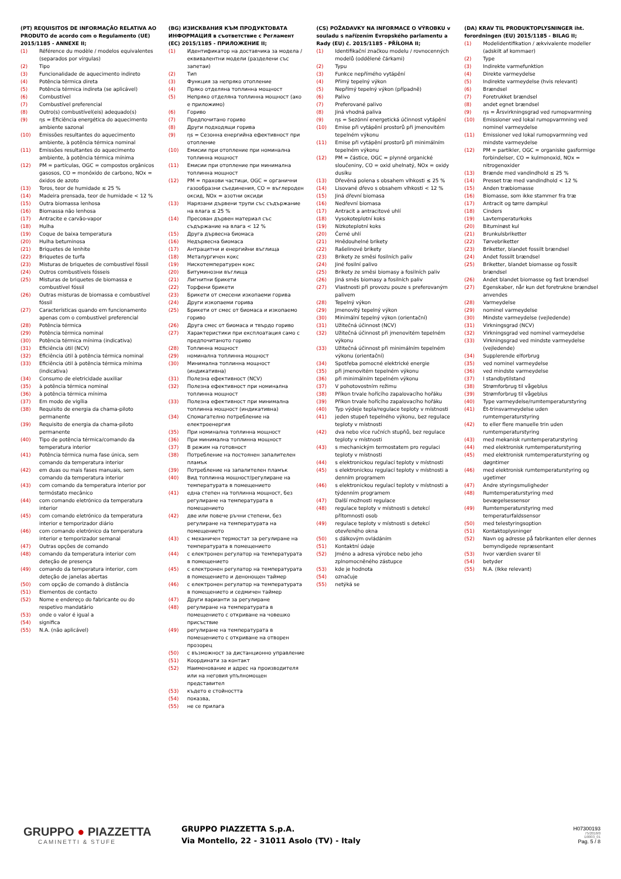(PT) REQUISITOS DE INFORMAÇÃO RELATIVA AO PRODUTO de acordo com o Regulamento (UE) 2015/1185 - ANNEXE II;
(1) Référence du modèle / modelos equivalentes (separados por vírgulas)
(2) Tipo
(3) Funcionalidade de aquecimento indireto
(4) Potência térmica direta
(5) Potência térmica indireta (se aplicável)
(6) Combustível
(7) Combustível preferencial
(8) Outro(s) combustível(eis) adequado(s)
(9) ηs = Eficiência energética do aquecimento ambiente sazonal
(10) Emissões resultantes do aquecimento ambiente, à potência térmica nominal
(11) Emissões resultantes do aquecimento ambiente, à potência térmica mínima
(12) PM = partículas, OGC = compostos orgânicos gasosos, CO = monóxido de carbono, NOx = óxidos de azoto
(13) Toros, teor de humidade ≤ 25 %
(14) Madeira prensada, teor de humidade < 12 %
(15) Outra biomassa lenhosa
(16) Biomassa não lenhosa
(17) Antracite e carvão-vapor
(18) Hulha
(19) Coque de baixa temperatura
(20) Hulha betuminosa
(21) Briquetes de lenhite
(22) Briquetes de turfa
(23) Misturas de briquetes de combustível fóssil
(24) Outros combustíveis fósseis
(25) Misturas de briquetes de biomassa e combustível fóssil
(26) Outras misturas de biomassa e combustível fóssil
(27) Características quando em funcionamento apenas com o combustível preferencial
(28) Potência térmica
(29) Potência térmica nominal
(30) Potência térmica mínima (indicativa)
(31) Eficiência útil (NCV)
(32) Eficiência útil à potência térmica nominal
(33) Eficiência útil à potência térmica mínima (indicativa)
(34) Consumo de eletricidade auxiliar
(35) à potência térmica nominal
(36) à potência térmica mínima
(37) Em modo de vigília
(38) Requisito de energia da chama-piloto permanente
(39) Requisito de energia da chama-piloto permanente
(40) Tipo de potência térmica/comando da temperatura interior
(41) Potência térmica numa fase única, sem comando da temperatura interior
(42) em duas ou mais fases manuais, sem comando da temperatura interior
(43) com comando da temperatura interior por termóstato mecânico
(44) com comando eletrónico da temperatura interior
(45) com comando eletrónico da temperatura interior e temporizador diário
(46) com comando eletrónico da temperatura interior e temporizador semanal
(47) Outras opções de comando
(48) comando da temperatura interior com deteção de presença
(49) comando da temperatura interior, com deteção de janelas abertas
(50) com opção de comando à distância
(51) Elementos de contacto
(52) Nome e endereço do fabricante ou do respetivo mandatário
(53) onde o valor é igual a
(54) significa
(55) N.A. (não aplicável)
(BG) ИЗИСКВАНИЯ КЪМ ПРОДУКТОВАТА ИНФОРМАЦИЯ в съответствие с Регламент (ЕС) 2015/1185 - ПРИЛОЖЕНИЕ II;
(1) Идентификатор на доставчика за модела / еквивалентни модели (разделени със запетаи)
(2) Тип
(3) Функция за непряко отопление
(4) Пряко отделяна топлинна мощност
(5) Непряко отделяна топлинна мощност (ако е приложимо)
(6) Гориво
(7) Предпочитано гориво
(8) Други подходящи горива
(9) ηs = Сезонна енергийна ефективност при отопление
(10) Емисии при отопление при номинална топлинна мощност
(11) Емисии при отопление при минимална топлинна мощност
(12) PM = прахови частици, OGC = органични газообразни съединения, CO = въглероден оксид, NOx = азотни оксиди
(13) Нарязани дървени трупи със съдържание на влага ≤ 25 %
(14) Пресован дървен материал със съдържание на влага < 12 %
(15) Друга дървесна биомаса
(16) Недървесна биомаса
(17) Антрацитни и енергийни въглища
(18) Металургичен кокс
(19) Нискотемпературен кокс
(20) Битуминозни въглища
(21) Лигнитни брикети
(22) Торфени брикети
(23) Брикети от смесени изкопаеми горива
(24) Други изкопаеми горива
(25) Брикети от смес от биомаса и изкопаемо гориво
(26) Друга смес от биомаса и твърдо гориво
(27) Характеристики при експлоатация само с предпочитаното гориво
(28) Топлинна мощност
(29) номинална топлинна мощност
(30) Минимална топлинна мощност (индикативна)
(31) Полезна ефективност (NCV)
(32) Полезна ефективност при номинална топлинна мощност
(33) Полезна ефективност при минимална топлинна мощност (индикативна)
(34) Спомагателно потребление на електроенергия
(35) При номинална топлинна мощност
(36) При минимална топлинна мощност
(37) В режим на готовност
(38) Потребление на постоянен запалителен пламък
(39) Потребление на запалителен пламък
(40) Вид топлинна мощност/регулиране на температурата в помещението
(41) една степен на топлинна мощност, без регулиране на температурата в помещението
(42) две или повече ръчни степени, без регулиране на температурата на помещението
(43) с механичен термостат за регулиране на температурата в помещението
(44) с електронен регулатор на температурата в помещението
(45) с електронен регулатор на температурата в помещението и денонощен таймер
(46) с електронен регулатор на температурата в помещението и седмичен таймер
(47) Други варианти за регулиране
(48) регулиране на температурата в помещението с откриване на човешко присъствие
(49) регулиране на температурата в помещението с откриване на отворен прозорец
(50) с възможност за дистанционно управление
(51) Координати за контакт
(52) Наименование и адрес на производителя или на неговия упълномощен представител
(53) където е стойността
(54) показва,
(55) не се прилага
(CS) POŽADAVKY NA INFORMACE O VÝROBKU v souladu s nařízením Evropského parlamentu a Rady (EU) č. 2015/1185 - PŘÍLOHA II;
(1) Identifikační značkou modelu / rovnocenných modelů (oddělené čárkami)
(2) Typu
(3) Funkce nepřímého vytápění
(4) Přímý tepelný výkon
(5) Nepřímý tepelný výkon (případně)
(6) Palivo
(7) Preferované palivo
(8) Jiná vhodná paliva
(9) ηs = Sezónní energetická účinnost vytápění
(10) Emise při vytápění prostorů při jmenovitém tepelném výkonu
(11) Emise při vytápění prostorů při minimálním tepelném výkonu
(12) PM = částice, OGC = plynné organické sloučeniny, CO = oxid uhelnatý, NOx = oxidy dusíku
(13) Dřevěná polena s obsahem vlhkosti ≤ 25 %
(14) Lisované dřevo s obsahem vlhkosti < 12 %
(15) Jiná dřevní biomasa
(16) Nedřevní biomasa
(17) Antracit a antracitové uhlí
(18) Vysokoteplotní koks
(19) Nízkoteplotní koks
(20) Černé uhlí
(21) Hnědouhelné brikety
(22) Rašelinové brikety
(23) Brikety ze směsi fosilních paliv
(24) Jiné fosilní palivo
(25) Brikety ze směsi biomasy a fosilních paliv
(26) Jiná směs biomasy a fosilních paliv
(27) Vlastnosti při provozu pouze s preferovaným palivem
(28) Tepelný výkon
(29) Jmenovitý tepelný výkon
(30) Minimální tepelný výkon (orientační)
(31) Užitečná účinnost (NCV)
(32) Užitečná účinnost při jmenovitém tepelném výkonu
(33) Užitečná účinnost při minimálním tepelném výkonu (orientační)
(34) Spotřeba pomocné elektrické energie
(35) při jmenovitém tepelném výkonu
(36) při minimálním tepelném výkonu
(37) V pohotovostním režimu
(38) Příkon trvale hořícího zapalovacího hořáku
(39) Příkon trvale hořícího zapalovacího hořáku
(40) Typ výdeje tepla/regulace teploty v místnosti
(41) jeden stupeň tepelného výkonu, bez regulace teploty v místnosti
(42) dva nebo více ručních stupňů, bez regulace teploty v místnosti
(43) s mechanickým termostatem pro regulaci teploty v místnosti
(44) s elektronickou regulací teploty v místnosti
(45) s elektronickou regulací teploty v místnosti a denním programem
(46) s elektronickou regulací teploty v místnosti a týdenním programem
(47) Další možnosti regulace
(48) regulace teploty v místnosti s detekcí přítomnosti osob
(49) regulace teploty v místnosti s detekcí otevřeného okna
(50) s dálkovým ovládáním
(51) Kontaktní údaje
(52) Jméno a adresa výrobce nebo jeho zplnomocněného zástupce
(53) kde je hodnota
(54) označuje
(55) netýká se
(DA) KRAV TIL PRODUKTOPLYSNINGER iht. forordningen (EU) 2015/1185 - BILAG II;
(1) Modelidentifikation / ækvivalente modeller (adskilt af kommaer)
(2) Type
(3) Indirekte varmefunktion
(4) Direkte varmeydelse
(5) Indirekte varmeydelse (hvis relevant)
(6) Brændsel
(7) Foretrukket brændsel
(8) andet egnet brændsel
(9) ηs = Årsvirkningsgrad ved rumopvarmning
(10) Emissioner ved lokal rumopvarmning ved nominel varmeydelse
(11) Emissioner ved lokal rumopvarmning ved mindste varmeydelse
(12) PM = partikler, OGC = organiske gasformige forbindelser, CO = kulmonoxid, NOx = nitrogenoxider
(13) Brænde med vandindhold ≤ 25 %
(14) Presset træ med vandindhold < 12 %
(15) Anden træbiomasse
(16) Biomasse, som ikke stammer fra træ
(17) Antracit og tørre dampkul
(18) Cinders
(19) Lavtemperaturkoks
(20) Bituminøst kul
(21) Brunkulsbriketter
(22) Tørvebriketter
(23) Briketter, blandet fossilt brændsel
(24) Andet fossilt brændsel
(25) Briketter, blandet biomasse og fossilt brændsel
(26) Andet blandet biomasse og fast brændsel
(27) Egenskaber, når kun det foretrukne brændsel anvendes
(28) Varmeydelse
(29) nominel varmeydelse
(30) Mindste varmeydelse (vejledende)
(31) Virkningsgrad (NCV)
(32) Virkningsgrad ved nominel varmeydelse
(33) Virkningsgrad ved mindste varmeydelse (vejledende)
(34) Supplerende elforbrug
(35) ved nominel varmeydelse
(36) ved mindste varmeydelse
(37) I standbytilstand
(38) Strømforbrug til vågeblus
(39) Strømforbrug til vågeblus
(40) Type varmeydelse/rumtemperaturstyring
(41) Ét-trinsvarmeydelse uden rumtemperaturstyring
(42) to eller flere manuelle trin uden rumtemperaturstyring
(43) med mekanisk rumtemperaturstyring
(44) med elektronisk rumtemperaturstyring
(45) med elektronisk rumtemperaturstyring og døgntimer
(46) med elektronisk rumtemperaturstyring og ugetimer
(47) Andre styringsmuligheder
(48) Rumtemperaturstyring med bevægelsessensor
(49) Rumtemperaturstyring med temperaturfaldssensor
(50) med telestyringsoption
(51) Kontaktoplysninger
(52) Navn og adresse på fabrikanten eller dennes bemyndigede repræsentant
(53) hvor værdien svarer til
(54) betyder
(55) N.A. (Ikke relevant)
GRUPPO ● PIAZZETTA
CAMINETTI & STUFE
GRUPPO PIAZZETTA S.p.A.
Via Montello, 22 - 31011 Asolo (TV) - Italy
H07300193
75/2018/0
D0003_01
Pag. 5 / 8